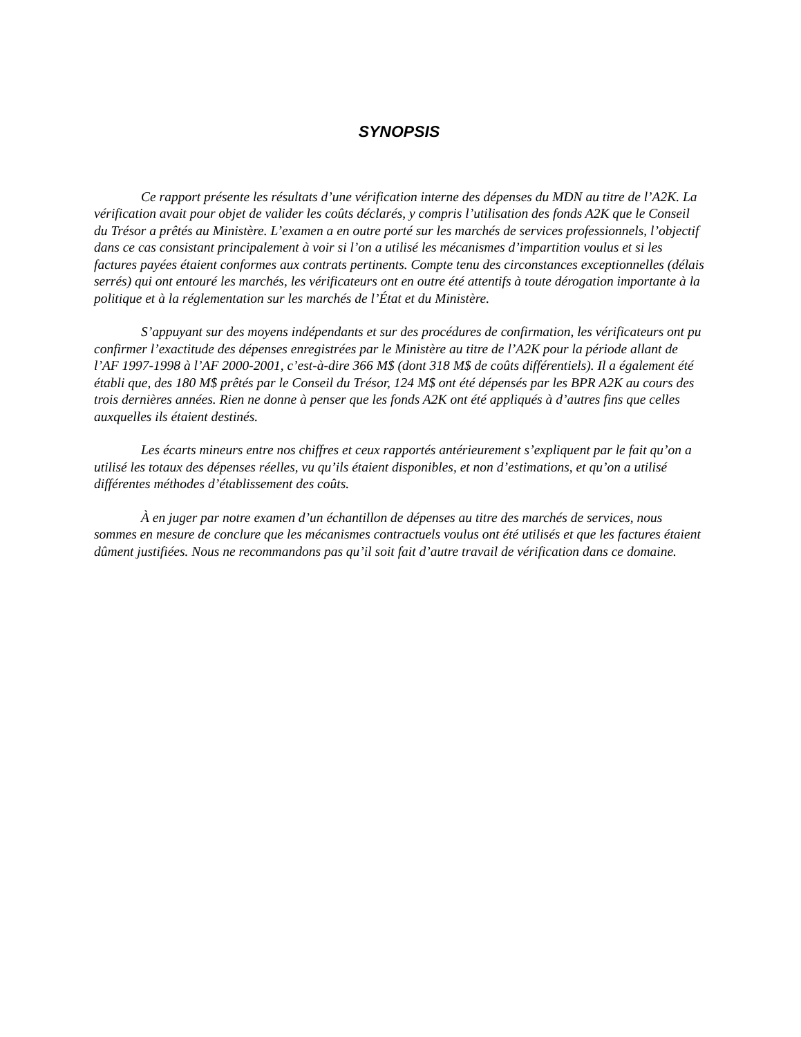SYNOPSIS
Ce rapport présente les résultats d’une vérification interne des dépenses du MDN au titre de l’A2K. La vérification avait pour objet de valider les coûts déclarés, y compris l’utilisation des fonds A2K que le Conseil du Trésor a prêtés au Ministère. L’examen a en outre porté sur les marchés de services professionnels, l’objectif dans ce cas consistant principalement à voir si l’on a utilisé les mécanismes d’impartition voulus et si les factures payées étaient conformes aux contrats pertinents. Compte tenu des circonstances exceptionnelles (délais serrés) qui ont entouré les marchés, les vérificateurs ont en outre été attentifs à toute dérogation importante à la politique et à la réglementation sur les marchés de l’État et du Ministère.
S’appuyant sur des moyens indépendants et sur des procédures de confirmation, les vérificateurs ont pu confirmer l’exactitude des dépenses enregistrées par le Ministère au titre de l’A2K pour la période allant de l’AF 1997-1998 à l’AF 2000-2001, c’est-à-dire 366 M$ (dont 318 M$ de coûts différentiels). Il a également été établi que, des 180 M$ prêtés par le Conseil du Trésor, 124 M$ ont été dépensés par les BPR A2K au cours des trois dernières années. Rien ne donne à penser que les fonds A2K ont été appliqués à d’autres fins que celles auxquelles ils étaient destinés.
Les écarts mineurs entre nos chiffres et ceux rapportés antérieurement s’expliquent par le fait qu’on a utilisé les totaux des dépenses réelles, vu qu’ils étaient disponibles, et non d’estimations, et qu’on a utilisé différentes méthodes d’établissement des coûts.
À en juger par notre examen d’un échantillon de dépenses au titre des marchés de services, nous sommes en mesure de conclure que les mécanismes contractuels voulus ont été utilisés et que les factures étaient dûment justifiées. Nous ne recommandons pas qu’il soit fait d’autre travail de vérification dans ce domaine.